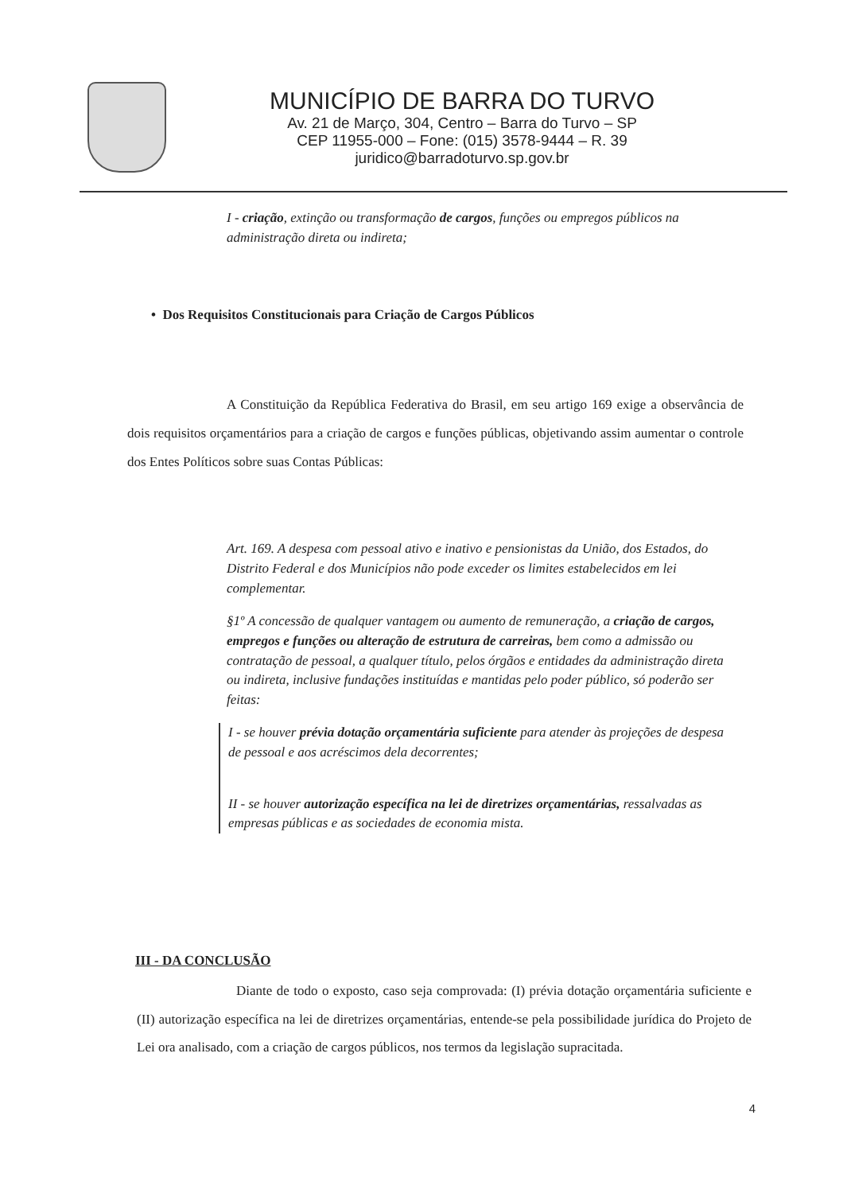MUNICÍPIO DE BARRA DO TURVO
Av. 21 de Março, 304, Centro – Barra do Turvo – SP
CEP 11955-000 – Fone: (015) 3578-9444 – R. 39
juridico@barradoturvo.sp.gov.br
I - criação, extinção ou transformação de cargos, funções ou empregos públicos na administração direta ou indireta;
• Dos Requisitos Constitucionais para Criação de Cargos Públicos
A Constituição da República Federativa do Brasil, em seu artigo 169 exige a observância de dois requisitos orçamentários para a criação de cargos e funções públicas, objetivando assim aumentar o controle dos Entes Políticos sobre suas Contas Públicas:
Art. 169. A despesa com pessoal ativo e inativo e pensionistas da União, dos Estados, do Distrito Federal e dos Municípios não pode exceder os limites estabelecidos em lei complementar.
§1º A concessão de qualquer vantagem ou aumento de remuneração, a criação de cargos, empregos e funções ou alteração de estrutura de carreiras, bem como a admissão ou contratação de pessoal, a qualquer título, pelos órgãos e entidades da administração direta ou indireta, inclusive fundações instituídas e mantidas pelo poder público, só poderão ser feitas:
I - se houver prévia dotação orçamentária suficiente para atender às projeções de despesa de pessoal e aos acréscimos dela decorrentes;
II - se houver autorização específica na lei de diretrizes orçamentárias, ressalvadas as empresas públicas e as sociedades de economia mista.
III - DA CONCLUSÃO
Diante de todo o exposto, caso seja comprovada: (I) prévia dotação orçamentária suficiente e (II) autorização específica na lei de diretrizes orçamentárias, entende-se pela possibilidade jurídica do Projeto de Lei ora analisado, com a criação de cargos públicos, nos termos da legislação supracitada.
4